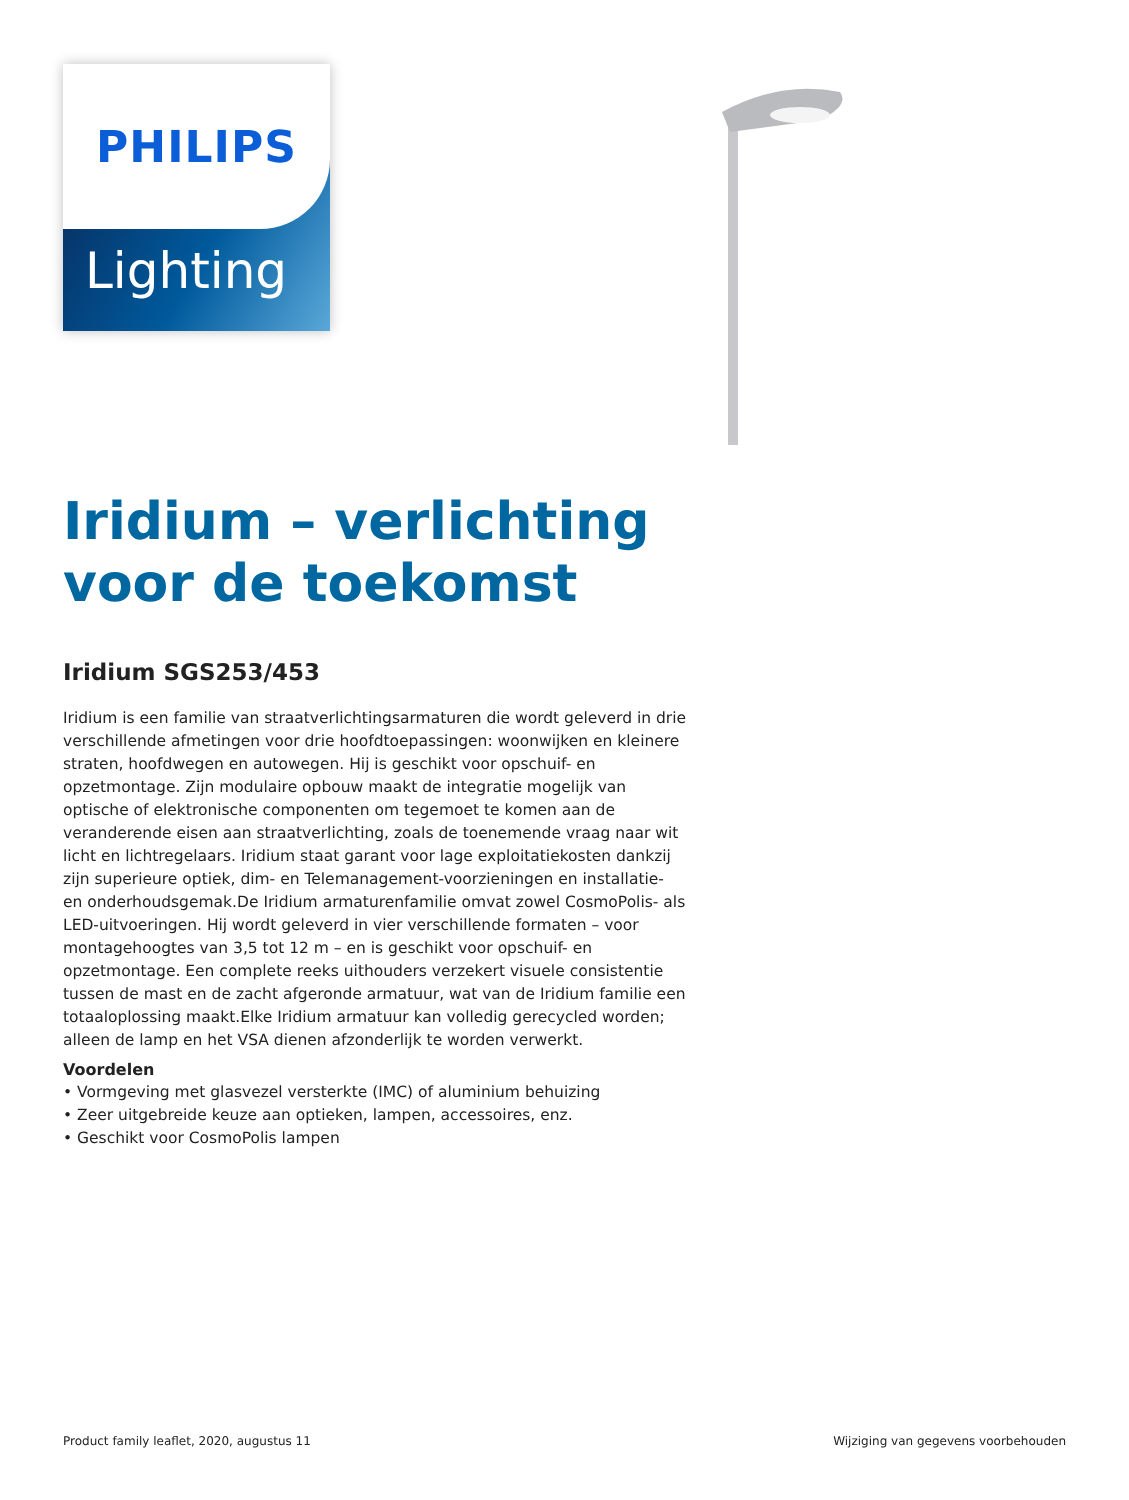PHILIPS
Lighting
Iridium – verlichting
voor de toekomst
Iridium SGS253/453
Iridium is een familie van straatverlichtingsarmaturen die wordt geleverd in drie verschillende afmetingen voor drie hoofdtoepassingen: woonwijken en kleinere straten, hoofdwegen en autowegen. Hij is geschikt voor opschuif- en opzetmontage. Zijn modulaire opbouw maakt de integratie mogelijk van optische of elektronische componenten om tegemoet te komen aan de veranderende eisen aan straatverlichting, zoals de toenemende vraag naar wit licht en lichtregelaars. Iridium staat garant voor lage exploitatiekosten dankzij zijn superieure optiek, dim- en Telemanagement-voorzieningen en installatie- en onderhoudsgemak.De Iridium armaturenfamilie omvat zowel CosmoPolis- als LED-uitvoeringen. Hij wordt geleverd in vier verschillende formaten – voor montagehoogtes van 3,5 tot 12 m – en is geschikt voor opschuif- en opzetmontage. Een complete reeks uithouders verzekert visuele consistentie tussen de mast en de zacht afgeronde armatuur, wat van de Iridium familie een totaaloplossing maakt.Elke Iridium armatuur kan volledig gerecycled worden; alleen de lamp en het VSA dienen afzonderlijk te worden verwerkt.
Voordelen
• Vormgeving met glasvezel versterkte (IMC) of aluminium behuizing
• Zeer uitgebreide keuze aan optieken, lampen, accessoires, enz.
• Geschikt voor CosmoPolis lampen
Product family leaflet, 2020, augustus 11 Wijziging van gegevens voorbehouden